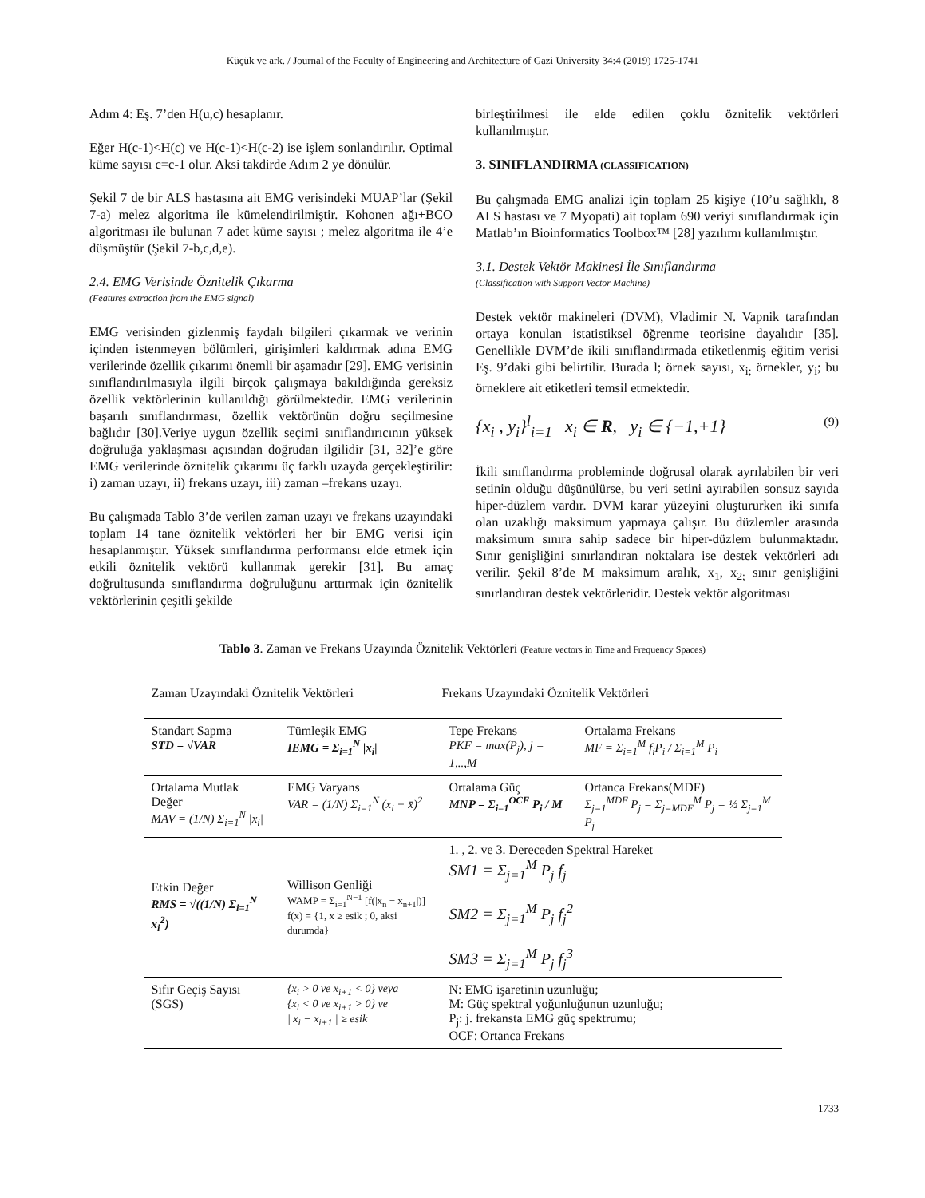Küçük ve ark. / Journal of the Faculty of Engineering and Architecture of Gazi University 34:4 (2019) 1725-1741
Adım 4: Eş. 7’den H(u,c) hesaplanır.
Eğer H(c-1)<H(c) ve H(c-1)<H(c-2) ise işlem sonlandırılır. Optimal küme sayısı c=c-1 olur. Aksi takdirde Adım 2 ye dönülür.
Şekil 7 de bir ALS hastasına ait EMG verisindeki MUAP’lar (Şekil 7-a) melez algoritma ile kümelendirilmiştir. Kohonen ağı+BCO algoritması ile bulunan 7 adet küme sayısı ; melez algoritma ile 4’e düşmüştür (Şekil 7-b,c,d,e).
2.4. EMG Verisinde Öznitelik Çıkarma
(Features extraction from the EMG signal)
EMG verisinden gizlenmiş faydalı bilgileri çıkarmak ve verinin içinden istenmeyen bölümleri, girişimleri kaldırmak adına EMG verilerinde özellik çıkarımı önemli bir aşamadır [29]. EMG verisinin sınıflandırılmasıyla ilgili birçok çalışmaya bakıldığında gereksiz özellik vektörlerinin kullanıldığı görülmektedir. EMG verilerinin başarılı sınıflandırması, özellik vektörünün doğru seçilmesine bağlıdır [30].Veriye uygun özellik seçimi sınıflandırıcının yüksek doğruluğa yaklaşması açısından doğrudan ilgilidir [31, 32]’e göre EMG verilerinde öznitelik çıkarımı üç farklı uzayda gerçekleştirilir: i) zaman uzayı, ii) frekans uzayı, iii) zaman –frekans uzayı.
Bu çalışmada Tablo 3’de verilen zaman uzayı ve frekans uzayındaki toplam 14 tane öznitelik vektörleri her bir EMG verisi için hesaplanmıştır. Yüksek sınıflandırma performansı elde etmek için etkili öznitelik vektörü kullanmak gerekir [31]. Bu amaç doğrultusunda sınıflandırma doğruluğunu arttırmak için öznitelik vektörlerinin çeşitli şekilde
birleştirilmesi ile elde edilen çoklu öznitelik vektörleri kullanılmıştır.
3. SINIFLANDIRMA (CLASSIFICATION)
Bu çalışmada EMG analizi için toplam 25 kişiye (10’u sağlıklı, 8 ALS hastası ve 7 Myopati) ait toplam 690 veriyi sınıflandırmak için Matlab’ın Bioinformatics Toolbox™ [28] yazılımı kullanılmıştır.
3.1. Destek Vektör Makinesi İle Sınıflandırma
(Classification with Support Vector Machine)
Destek vektör makineleri (DVM), Vladimir N. Vapnik tarafından ortaya konulan istatistiksel öğrenme teorisine dayalıdır [35]. Genellikle DVM’de ikili sınıflandırmada etiketlenmiş eğitim verisi Eş. 9’daki gibi belirtilir. Burada l; örnek sayısı, x<sub>i;</sub> örnekler, y<sub>i</sub>; bu örneklere ait etiketleri temsil etmektedir.
{x<sub>i</sub> , y<sub>i</sub>}<sup>l</sup><sub>i=1</sub> x<sub>i</sub> ∈ R, y<sub>i</sub> ∈ {−1,+1} (9)
İkili sınıflandırma probleminde doğrusal olarak ayrılabilen bir veri setinin olduğu düşünülürse, bu veri setini ayırabilen sonsuz sayıda hiper-düzlem vardır. DVM karar yüzeyini oluştururken iki sınıfa olan uzaklığı maksimum yapmaya çalışır. Bu düzlemler arasında maksimum sınıra sahip sadece bir hiper-düzlem bulunmaktadır. Sınır genişliğini sınırlandıran noktalara ise destek vektörleri adı verilir. Şekil 8’de M maksimum aralık, x<sub>1</sub>, x<sub>2;</sub> sınır genişliğini sınırlandıran destek vektörleridir. Destek vektör algoritması
Tablo 3. Zaman ve Frekans Uzayında Öznitelik Vektörleri (Feature vectors in Time and Frequency Spaces)
| Zaman Uzayındaki Öznitelik Vektörleri | | Frekans Uzayındaki Öznitelik Vektörleri | |
| --- | --- | --- | --- |
| Standart Sapma STD = √VAR | Tümleşik EMG IEMG = Σ<sub>i=1</sub><sup>N</sup> /x<sub>i</sub>/ | Tepe Frekans PKF = max(P<sub>j</sub>), j = 1,..,M | Ortalama Frekans MF = Σ<sub>i=1</sub><sup>M</sup> f<sub>i</sub>P<sub>i</sub> / Σ<sub>i=1</sub><sup>M</sup> P<sub>i</sub> |
| Ortalama Mutlak Değer MAV = (1/N) Σ<sub>i=1</sub><sup>N</sup> /x<sub>i</sub>/ | EMG Varyans VAR = (1/N) Σ<sub>i=1</sub><sup>N</sup> (x<sub>i</sub> − x̄)<sup>2</sup> | Ortalama Güç MNP = Σ<sub>i=1</sub><sup>OCF</sup> P<sub>i</sub> / M | Ortanca Frekans(MDF) Σ<sub>j=1</sub><sup>MDF</sup> P<sub>j</sub> = Σ<sub>j=MDF</sub><sup>M</sup> P<sub>j</sub> = ½ Σ<sub>j=1</sub><sup>M</sup> P<sub>j</sub> |
| Etkin Değer RMS = √((1/N) Σ<sub>i=1</sub><sup>N</sup> x<sub>i</sub><sup>2</sup>) | Willison Genliği WAMP = Σ<sub>i=1</sub><sup>N−1</sup> [f(/x<sub>n</sub> − x<sub>n+1</sub>/)] f(x) = {1, x ≥ esik ; 0, aksi durumda} | 1. , 2. ve 3. Dereceden Spektral Hareket SM1 = Σ<sub>j=1</sub><sup>M</sup> P<sub>j</sub> f<sub>j</sub> SM2 = Σ<sub>j=1</sub><sup>M</sup> P<sub>j</sub> f<sub>j</sub><sup>2</sup> SM3 = Σ<sub>j=1</sub><sup>M</sup> P<sub>j</sub> f<sub>j</sub><sup>3</sup> | |
| Sıfır Geçiş Sayısı (SGS) | {x<sub>i</sub> > 0 ve x<sub>i+1</sub> < 0} veya {x<sub>i</sub> < 0 ve x<sub>i+1</sub> > 0} ve / x<sub>i</sub> − x<sub>i+1</sub> / ≥ esik | N: EMG işaretinin uzunluğu; M: Güç spektral yoğunluğunun uzunluğu; P<sub>j</sub>: j. frekansta EMG güç spektrumu; OCF: Ortanca Frekans | |
1733